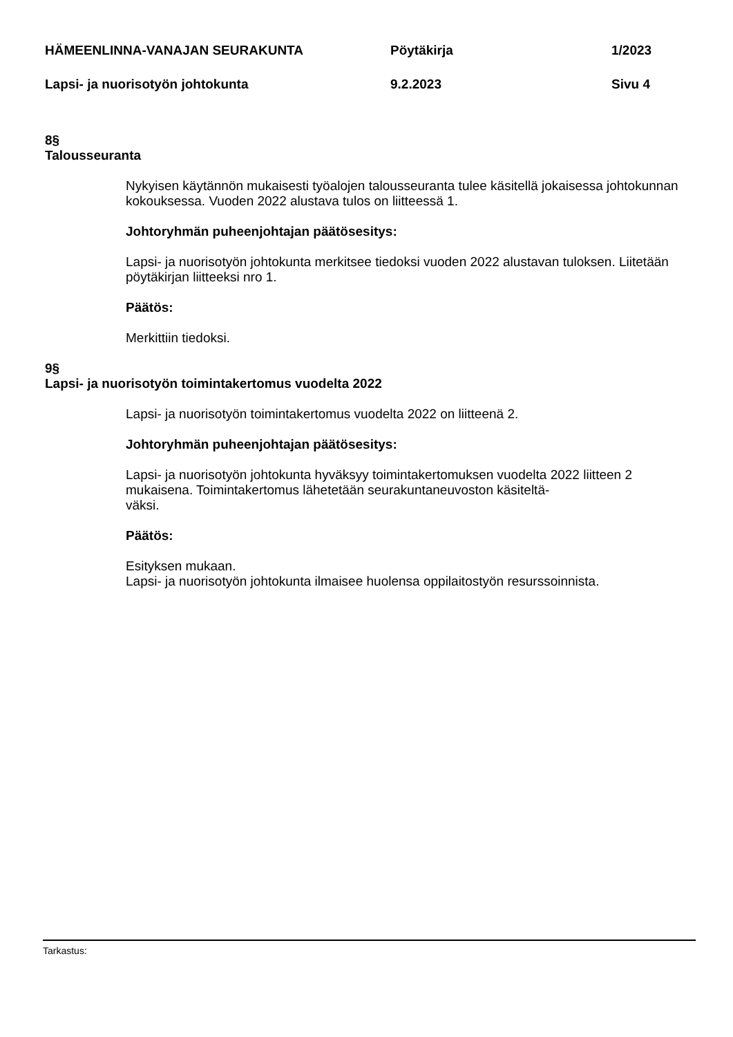HÄMEENLINNA-VANAJAN SEURAKUNTA Pöytäkirja 1/2023
Lapsi- ja nuorisotyön johtokunta 9.2.2023 Sivu 4
8§
Talousseuranta
Nykyisen käytännön mukaisesti työalojen talousseuranta tulee käsitellä jokaisessa johtokunnan kokouksessa. Vuoden 2022 alustava tulos on liitteessä 1.
Johtoryhmän puheenjohtajan päätösesitys:
Lapsi- ja nuorisotyön johtokunta merkitsee tiedoksi vuoden 2022 alustavan tuloksen. Liitetään pöytäkirjan liitteeksi nro 1.
Päätös:
Merkittiin tiedoksi.
9§
Lapsi- ja nuorisotyön toimintakertomus vuodelta 2022
Lapsi- ja nuorisotyön toimintakertomus vuodelta 2022 on liitteenä 2.
Johtoryhmän puheenjohtajan päätösesitys:
Lapsi- ja nuorisotyön johtokunta hyväksyy toimintakertomuksen vuodelta 2022 liitteen 2 mukaisena. Toimintakertomus lähetetään seurakuntaneuvoston käsiteltä-
väksi.
Päätös:
Esityksen mukaan.
Lapsi- ja nuorisotyön johtokunta ilmaisee huolensa oppilaitostyön resurssoinnista.
Tarkastus: